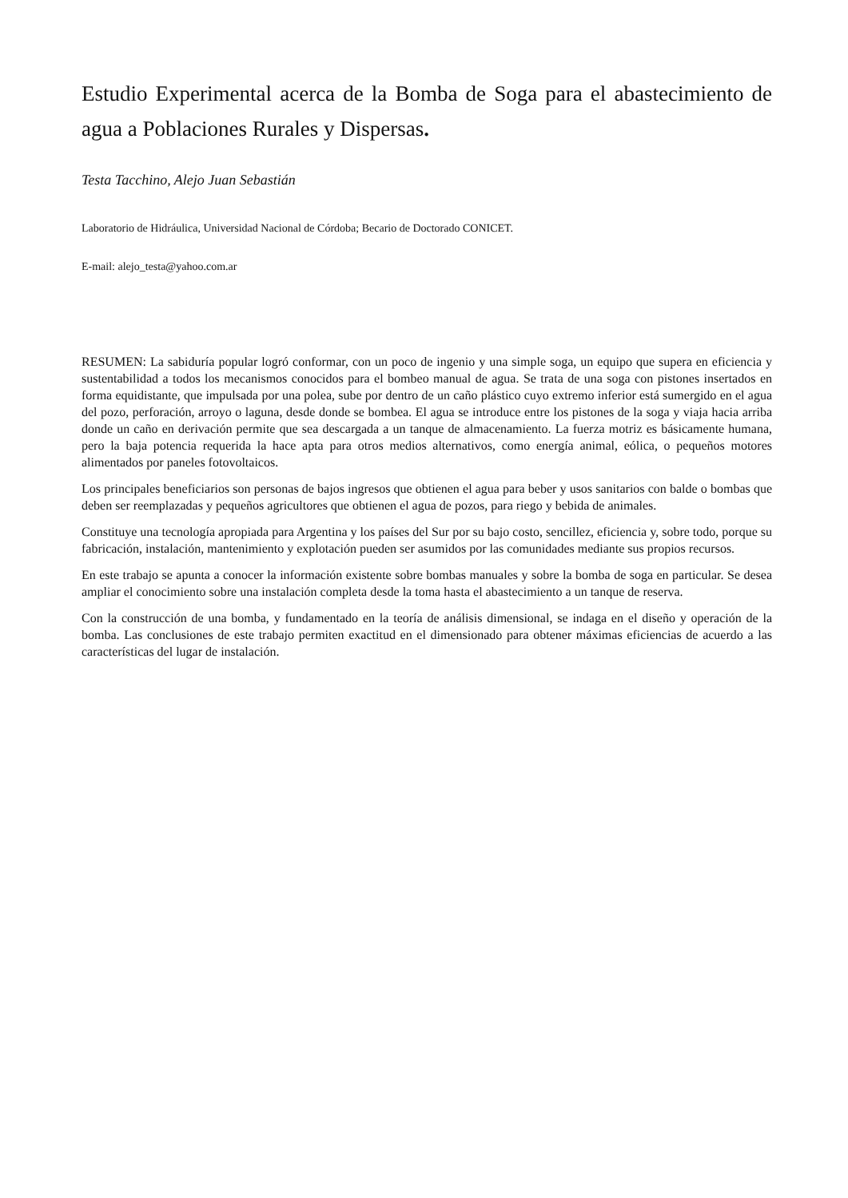Estudio Experimental acerca de la Bomba de Soga para el abastecimiento de agua a Poblaciones Rurales y Dispersas.
Testa Tacchino, Alejo Juan Sebastián
Laboratorio de Hidráulica, Universidad Nacional de Córdoba; Becario de Doctorado CONICET.
E-mail: alejo_testa@yahoo.com.ar
RESUMEN: La sabiduría popular logró conformar, con un poco de ingenio y una simple soga, un equipo que supera en eficiencia y sustentabilidad a todos los mecanismos conocidos para el bombeo manual de agua. Se trata de una soga con pistones insertados en forma equidistante, que impulsada por una polea, sube por dentro de un caño plástico cuyo extremo inferior está sumergido en el agua del pozo, perforación, arroyo o laguna, desde donde se bombea. El agua se introduce entre los pistones de la soga y viaja hacia arriba donde un caño en derivación permite que sea descargada a un tanque de almacenamiento. La fuerza motriz es básicamente humana, pero la baja potencia requerida la hace apta para otros medios alternativos, como energía animal, eólica, o pequeños motores alimentados por paneles fotovoltaicos.
Los principales beneficiarios son personas de bajos ingresos que obtienen el agua para beber y usos sanitarios con balde o bombas que deben ser reemplazadas y pequeños agricultores que obtienen el agua de pozos, para riego y bebida de animales.
Constituye una tecnología apropiada para Argentina y los países del Sur por su bajo costo, sencillez, eficiencia y, sobre todo, porque su fabricación, instalación, mantenimiento y explotación pueden ser asumidos por las comunidades mediante sus propios recursos.
En este trabajo se apunta a conocer la información existente sobre bombas manuales y sobre la bomba de soga en particular. Se desea ampliar el conocimiento sobre una instalación completa desde la toma hasta el abastecimiento a un tanque de reserva.
Con la construcción de una bomba, y fundamentado en la teoría de análisis dimensional, se indaga en el diseño y operación de la bomba. Las conclusiones de este trabajo permiten exactitud en el dimensionado para obtener máximas eficiencias de acuerdo a las características del lugar de instalación.